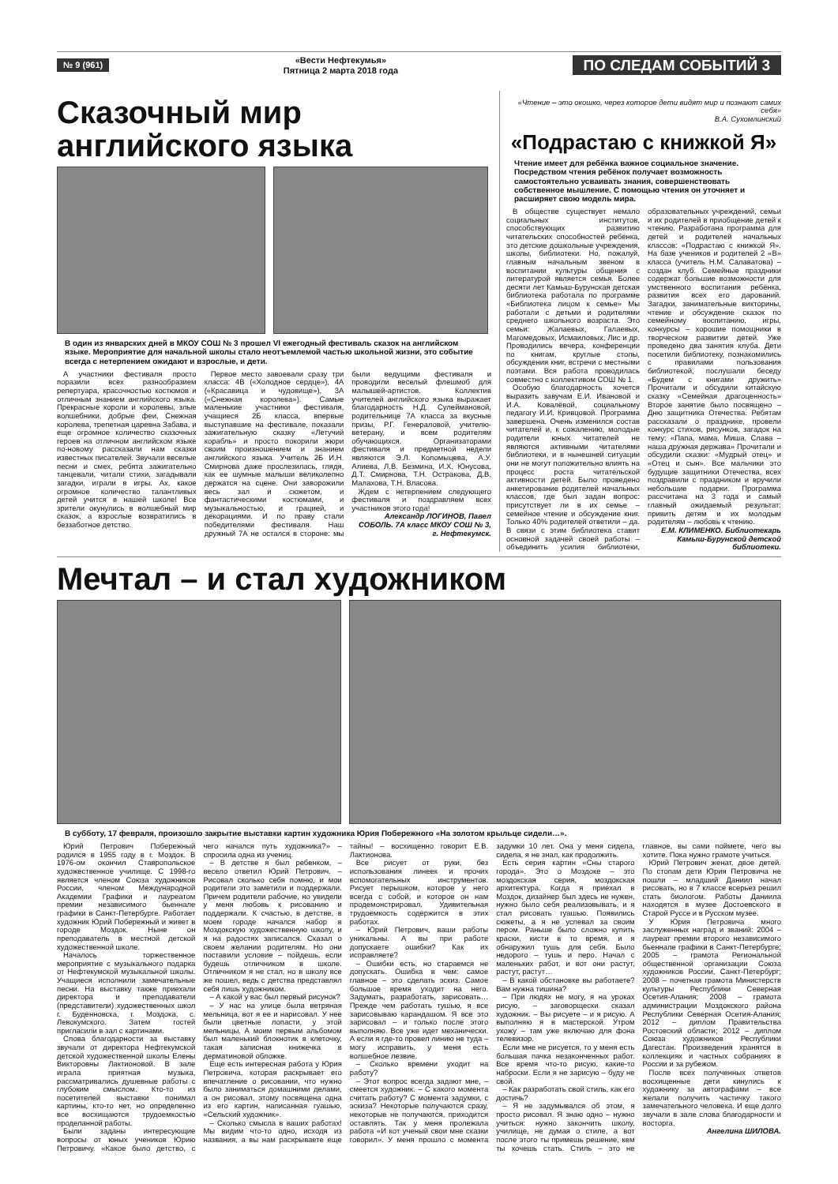№ 9 (961)
«Вести Нефтекумья»
Пятница 2 марта 2018 года
ПО СЛЕДАМ СОБЫТИЙ 3
Сказочный мир английского языка
В один из январских дней в МКОУ СОШ № 3 прошел VI ежегодный фестиваль сказок на английском языке. Мероприятие для начальной школы стало неотъемлемой частью школьной жизни, это событие всегда с нетерпением ожидают и взрослые, и дети.
А участники фестиваля просто поразили всех разнообразием репертуара, красочностью костюмов и отличным знанием английского языка. Прекрасные короли и королевы, злые волшебники, добрые феи, Снежная королева, трепетная царевна Забава, и еще огромное количество сказочных героев на отличном английском языке по-новому рассказали нам сказки известных писателей. Звучали веселые песни и смех, ребята зажигательно танцевали, читали стихи, загадывали загадки, играли в игры. Ах, какое огромное количество талантливых детей учится в нашей школе! Все зрители окунулись в волшебный мир сказок, а взрослые возвратились в беззаботное детство.
Первое место завоевали сразу три класса: 4В («Холодное сердце»), 4А («Красавица и чудовище»), 3А («Снежная королева»). Самые маленькие участники фестиваля, учащиеся 2Б класса, впервые выступавшие на фестивале, показали зажигательную сказку «Летучий корабль» и просто покорили жюри своим произношением и знанием английского языка. Учитель 2Б И.Н. Смирнова даже прослезилась, глядя, как ее шумные малыши великолепно держатся на сцене. Они заворожили весь зал и сюжетом, и фантастическими костюмами, и музыкальностью, и грацией, и декорациями. И по праву стали победителями фестиваля. Наш дружный 7А не остался в стороне: мы были ведущими фестиваля и проводили веселый флешмоб для малышей-артистов. Коллектив учителей английского языка выражает благодарность Н.Д. Сулеймановой, родительнице 7А класса за вкусные призы, Р.Г. Генераловой, учителю-ветерану, и всем родителям обучающихся. Организаторами фестиваля и предметной недели являются Э.Л. Коломыцева, А.У. Алиева, Л.В. Безмина, И.Х. Юнусова, Д.Т. Смирнова, Т.Н. Остракова, Д.В. Малахова, Т.Н. Власова.
Ждем с нетерпением следующего фестиваля и поздравляем всех участников этого года!
Александр ЛОГИНОВ, Павел СОБОЛЬ. 7А класс МКОУ СОШ № 3, г. Нефтекумск.
«Чтение – это окошко, через которое дети видят мир и познают самих себя»
В.А. Сухомлинский
«Подрастаю с книжкой Я»
Чтение имеет для ребёнка важное социальное значение. Посредством чтения ребёнок получает возможность самостоятельно усваивать знания, совершенствовать собственное мышление. С помощью чтения он уточняет и расширяет свою модель мира.
В обществе существует немало социальных институтов, способствующих развитию читательских способностей ребёнка, это детские дошкольные учреждения, школы, библиотеки. Но, пожалуй, главным начальным звеном в воспитании культуры общения с литературой является семья. Более десяти лет Камыш-Бурунская детская библиотека работала по программе «Библиотека лицом к семье» Мы работали с детьми и родителями среднего школьного возраста. Это семьи: Жалаевых, Галаевых, Магомедовых, Исмаиловых, Лис и др. Проводились вечера, конференции по книгам, круглые столы, обсуждения книг, встречи с местными поэтами. Вся работа проводилась совместно с коллективом СОШ № 1.
Особую благодарность хочется выразить завучам Е.И. Ивановой и И.А. Ковалёвой, социальному педагогу И.И. Кривцовой. Программа завершена. Очень изменился состав читателей и, к сожалению, молодые родители юных читателей не являются активными читателями библиотеки, и в нынешней ситуации они не могут положительно влиять на процесс роста читательской активности детей. Было проведено анкетирование родителей начальных классов, где был задан вопрос: присутствует ли в их семье – семейное чтение и обсуждение книг. Только 40% родителей ответили – да. В связи с этим библиотека ставит основной задачей своей работы – объединить усилия библиотеки, образовательных учреждений, семьи и их родителей в приобщение детей к чтению. Разработана программа для детей и родителей начальных классов: «Подрастаю с книжкой Я». На базе учеников и родителей 2 «В» класса (учитель Н.М. Салаватова) – создан клуб. Семейные праздники содержат большие возможности для умственного воспитания ребёнка, развития всех его дарований. Загадки, занимательные викторины, чтение и обсуждение сказок по семейному воспитанию, игры, конкурсы – хорошие помощники в творческом развитии детей. Уже проведено два занятия клуба. Дети посетили библиотеку, познакомились с правилами пользования библиотекой, послушали беседу «Будем с книгами дружить» Прочитали и обсудили китайскую сказку «Семейная драгоценность» Второе занятие было посвящено – Дню защитника Отечества. Ребятам рассказали о празднике, провели конкурс стихов, рисунков, загадок на тему: «Папа, мама, Миша, Слава – наша дружная держава» Прочитали и обсудили сказки: «Мудрый отец» и «Отец и сын». Все мальчики это будущие защитники Отечества, всех поздравили с праздником и вручили небольшие подарки. Программа рассчитана на 3 года и самый главный ожидаемый результат: привить детям и их молодым родителям – любовь к чтению.
Е.М. КЛИМЕНКО. Библиотекарь Камыш-Бурунской детской библиотеки.
Мечтал – и стал художником
В субботу, 17 февраля, произошло закрытие выставки картин художника Юрия Побережного «На золотом крыльце сидели…».
Юрий Петрович Побережный родился в 1955 году в г. Моздок. В 1976-ом окончил Ставропольское художественное училище. С 1998-го является членом Союза художников России, членом Международной Академии Графики и лауреатом премии независимого бьеннале графики в Санкт-Петербурге. Работает художник Юрий Побережный и живет в городе Моздок. Ныне он преподаватель в местной детской художественной школе.
Началось торжественное мероприятие с музыкального подарка от Нефтекумской музыкальной школы. Учащиеся исполнили замечательные песни. На выставку также приехали директора и преподаватели (представители) художественных школ г. Буденновска, г. Моздока, с. Левокумского. Затем гостей пригласили в зал с картинами.
Слова благодарности за выставку звучали от директора Нефтекумской детской художественной школы Елены Викторовны Лактионовой. В зале играла приятная музыка, рассматривались душевные работы с глубоким смыслом. Кто-то из посетителей выставки понимал картины, кто-то нет, но определенно все восхищаются трудоемкостью проделанной работы.
Были заданы интересующие вопросы от юных учеников Юрию Петровичу. «Какое было детство, с чего начался путь художника?» – спросила одна из учениц.
– В детстве я был ребенком, – весело ответил Юрий Петрович. – Рисовал сколько себя помню, и мои родители это заметили и поддержали. Причем родители рабочие, но увидели у меня любовь к рисованию и поддержали. К счастью, в детстве, в моем городе начался набор в Моздокскую художественную школу, и я на радостях записался. Сказал о своем желании родителям. Но они поставили условие – пойдешь, если будешь отличником в школе. Отличником я не стал, но в школу все же пошел, ведь с детства представлял себя лишь художником.
– А какой у вас был первый рисунок?
– У нас на улице была ветряная мельница, вот я ее и нарисовал. У нее были цветные лопасти, у этой мельницы. А моим первым альбомом был маленький блокнотик в клеточку, такая записная книжечка в дерматиновой обложке.
Еще есть интересная работа у Юрия Петровича, которая раскрывает его впечатление о рисовании, что нужно было заниматься домашними делами, а он рисовал, этому посвящена одна из его картин, написанная гуашью, «Сельский художник».
– Сколько смысла в ваших работах! Мы видим что-то одно, исходя из названия, а вы нам раскрываете еще тайны! – восхищенно говорит Е.В. Лактионова.
Все рисует от руки, без использования линеек и прочих вспомогательных инструментов. Рисует перышком, которое у него всегда с собой, и которое он нам продемонстрировал. Удивительная трудоемкость содержится в этих работах.
– Юрий Петрович, ваши работы уникальны. А вы при работе допускаете ошибки? Как их исправляете?
– Ошибки есть, но стараемся не допускать. Ошибка в чем: самое главное – это сделать эскиз. Самое большое время уходит на него. Задумать, разработать, зарисовать… Прежде чем работать тушью, я все зарисовываю карандашом. Я все это зарисовал – и только после этого выполняю. Все уже идет механически. А если я где-то провел линию не туда – могу исправить, у меня есть волшебное лезвие.
– Сколько времени уходит на работу?
– Этот вопрос всегда задают мне, – смеется художник. – С какого момента считать работу? С момента задумки, с эскиза? Некоторые получаются сразу, некоторые не получаются, приходится оставлять. Так у меня пролежала работа «И кот ученый свои мне сказки говорил». У меня прошло с момента задумки 10 лет. Она у меня сидела, сидела, я не знал, как продолжить.
Есть серия картин «Сны старого города». Это о Моздоке – это моздокская серия, моздокская архитектура. Когда я приехал в Моздок, дизайнер был здесь не нужен, нужно было себя реализовывать, и я стал рисовать гуашью. Появились сюжеты, а я не успевал за своим пером. Раньше было сложно купить краски, кисти в то время, и я обнаружил тушь для себя. Было недорого – тушь и перо. Начал с маленьких работ, и вот они растут, растут, растут…
– В какой обстановке вы работаете? Вам нужна тишина?
– При людях не могу, я на уроках рисую, – заговорщески сказал художник. – Вы рисуете – и я рисую. А выполняю я в мастерской. Утром ухожу – там уже включаю для фона телевизор.
Если мне не рисуется, то у меня есть большая пачка незаконченных работ. Все время что-то рисую, какие-то наброски. Если я не зарисую – буду не свой.
– Как разработать свой стиль, как его достичь?
– Я не задумывался об этом, я просто рисовал. Я знаю одно – нужно учиться: нужно закончить школу, училище, не думая о стиле, а вот после этого ты примешь решение, кем ты хочешь стать. Стиль – это не главное, вы сами поймете, чего вы хотите. Пока нужно грамоте учиться.
Юрий Петрович женат, двое детей. По стопам дети Юрия Петровича не пошли – младший Даниил начал рисовать, но в 7 классе всерьез решил стать биологом. Работы Даниила находятся в музее Достоевского в Старой Руссе и в Русском музее.
У Юрия Петровича много заслуженных наград и званий: 2004 – лауреат премии второго независимого бьеннале графики в Санкт-Петербурге; 2005 – грамота Региональной общественной организации Союза художников России, Санкт-Петербург; 2008 – почетная грамота Министерств культуры Республики Северная Осетия-Алания; 2008 – грамота администрации Моздокского района Республики Северная Осетия-Алания; 2012 – диплом Правительства Ростовский области; 2012 – диплом Союза художников Республики Дагестан. Произведения хранятся в коллекциях и частных собраниях в России и за рубежом.
После всех полученных ответов восхищенные дети кинулись к художнику за автографами – все желали получить частичку такого замечательного человека. И еще долго звучали в зале слова благодарности и восторга.
Ангелина ШИЛОВА.